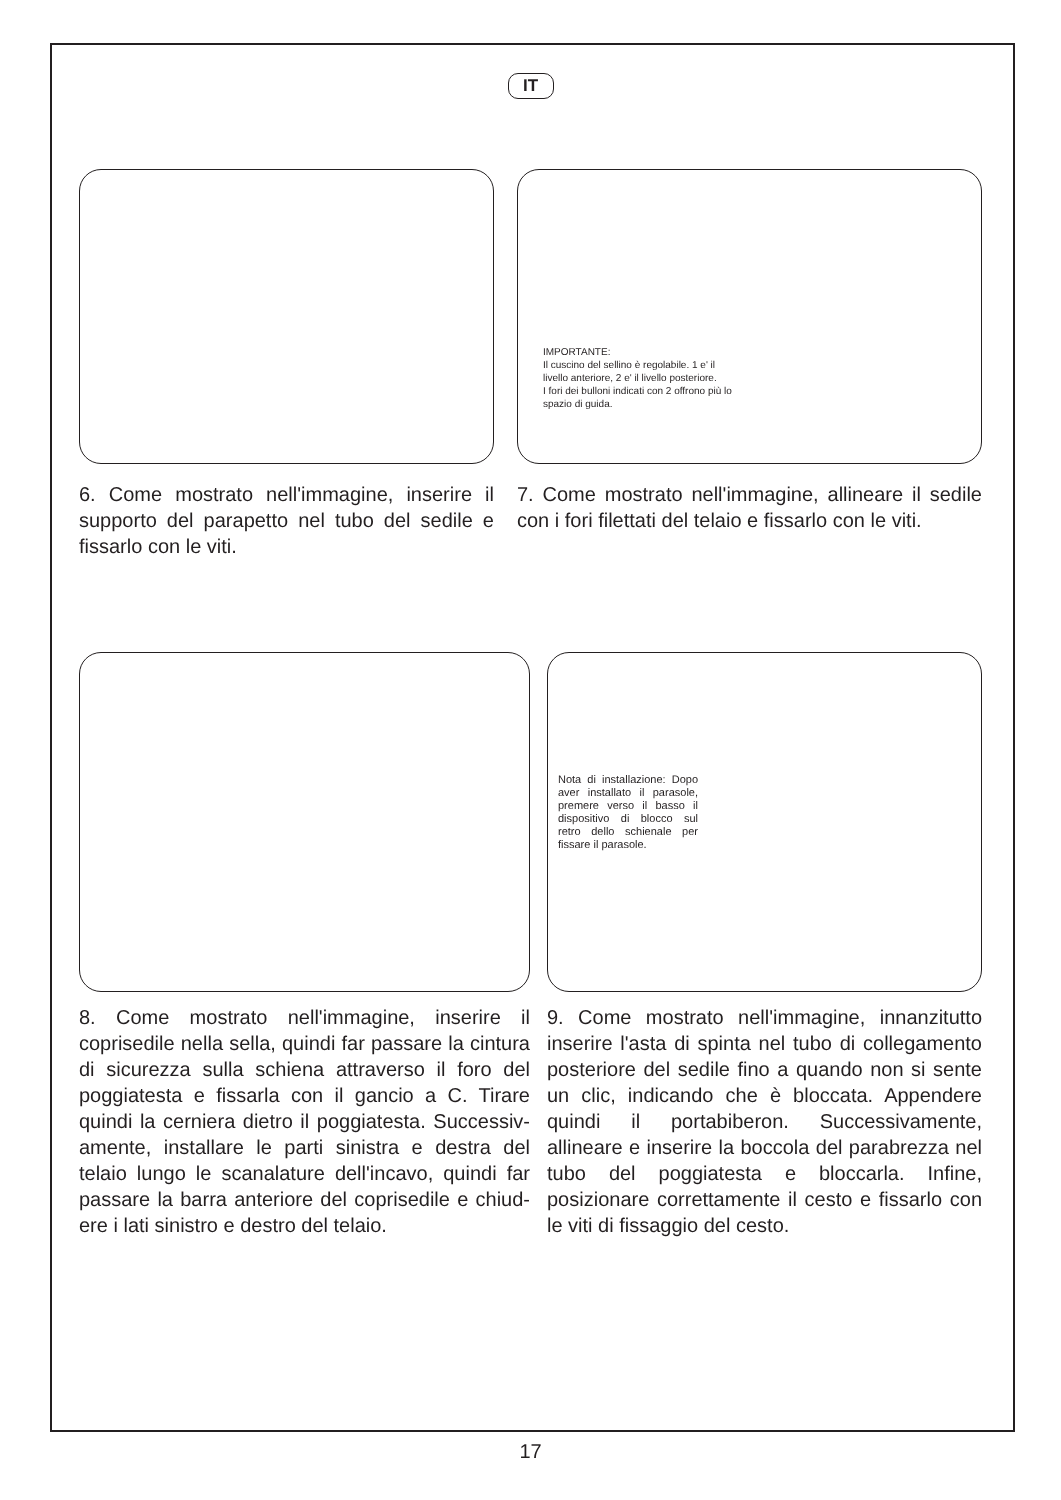IT
IMPORTANTE:
Il cuscino del sellino è regolabile. 1 e' il livello anteriore, 2 e' il livello posteriore.
I fori dei bulloni indicati con 2 offrono più lo spazio di guida.
6. Come mostrato nell'immagine, inserire il supporto del parapetto nel tubo del sedile e fissarlo con le viti.
7. Come mostrato nell'immagine, allineare il sedile con i fori filettati del telaio e fissarlo con le viti.
Nota di installazione: Dopo aver installato il parasole, premere verso il basso il dispositivo di blocco sul retro dello schienale per fissare il parasole.
8. Come mostrato nell'immagine, inserire il coprisedile nella sella, quindi far passare la cintura di sicurezza sulla schiena attraverso il foro del poggiatesta e fissarla con il gancio a C. Tirare quindi la cerniera dietro il poggiatesta. Successiv-amente, installare le parti sinistra e destra del telaio lungo le scanalature dell'incavo, quindi far passare la barra anteriore del coprisedile e chiud-ere i lati sinistro e destro del telaio.
9. Come mostrato nell'immagine, innanzitutto inserire l'asta di spinta nel tubo di collegamento posteriore del sedile fino a quando non si sente un clic, indicando che è bloccata. Appendere quindi il portabiberon. Successivamente, allineare e inserire la boccola del parabrezza nel tubo del poggiatesta e bloccarla. Infine, posizionare correttamente il cesto e fissarlo con le viti di fissaggio del cesto.
17